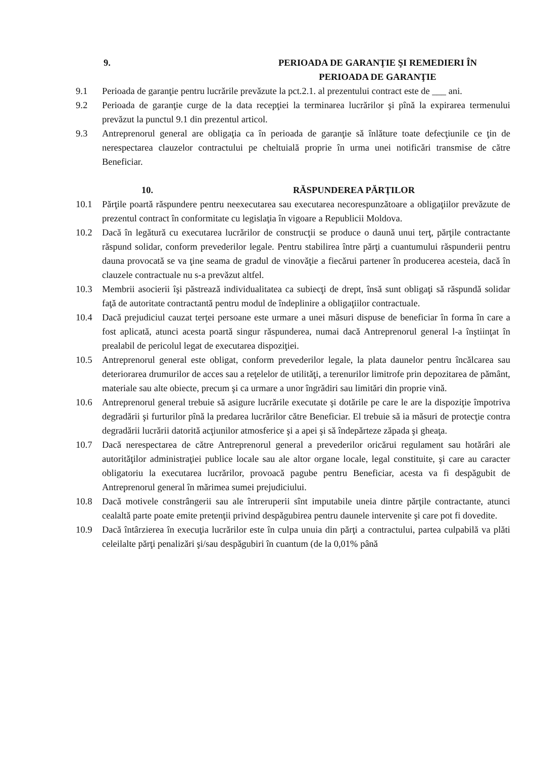9. PERIOADA DE GARANŢIE ŞI REMEDIERI ÎN
PERIOADA DE GARANŢIE
9.1 Perioada de garanţie pentru lucrările prevăzute la pct.2.1. al prezentului contract este de ___ ani.
9.2 Perioada de garanţie curge de la data recepţiei la terminarea lucrărilor şi pînă la expirarea termenului prevăzut la punctul 9.1 din prezentul articol.
9.3 Antreprenorul general are obligaţia ca în perioada de garanţie să înlăture toate defecţiunile ce ţin de nerespectarea clauzelor contractului pe cheltuială proprie în urma unei notificări transmise de către Beneficiar.
10. RĂSPUNDEREA PĂRŢILOR
10.1 Părţile poartă răspundere pentru neexecutarea sau executarea necorespunzătoare a obligaţiilor prevăzute de prezentul contract în conformitate cu legislaţia în vigoare a Republicii Moldova.
10.2 Dacă în legătură cu executarea lucrărilor de construcţii se produce o daună unui terţ, părţile contractante răspund solidar, conform prevederilor legale. Pentru stabilirea între părţi a cuantumului răspunderii pentru dauna provocată se va ţine seama de gradul de vinovăţie a fiecărui partener în producerea acesteia, dacă în clauzele contractuale nu s-a prevăzut altfel.
10.3 Membrii asocierii îşi păstrează individualitatea ca subiecţi de drept, însă sunt obligaţi să răspundă solidar faţă de autoritate contractantă pentru modul de îndeplinire a obligaţiilor contractuale.
10.4 Dacă prejudiciul cauzat terţei persoane este urmare a unei măsuri dispuse de beneficiar în forma în care a fost aplicată, atunci acesta poartă singur răspunderea, numai dacă Antreprenorul general l-a înştiinţat în prealabil de pericolul legat de executarea dispoziţiei.
10.5 Antreprenorul general este obligat, conform prevederilor legale, la plata daunelor pentru încălcarea sau deteriorarea drumurilor de acces sau a reţelelor de utilităţi, a terenurilor limitrofe prin depozitarea de pământ, materiale sau alte obiecte, precum şi ca urmare a unor îngrădiri sau limitări din proprie vină.
10.6 Antreprenorul general trebuie să asigure lucrările executate şi dotările pe care le are la dispoziţie împotriva degradării şi furturilor pînă la predarea lucrărilor către Beneficiar. El trebuie să ia măsuri de protecţie contra degradării lucrării datorită acţiunilor atmosferice şi a apei şi să îndepărteze zăpada şi gheaţa.
10.7 Dacă nerespectarea de către Antreprenorul general a prevederilor oricărui regulament sau hotărâri ale autorităţilor administraţiei publice locale sau ale altor organe locale, legal constituite, şi care au caracter obligatoriu la executarea lucrărilor, provoacă pagube pentru Beneficiar, acesta va fi despăgubit de Antreprenorul general în mărimea sumei prejudiciului.
10.8 Dacă motivele constrângerii sau ale întreruperii sînt imputabile uneia dintre părţile contractante, atunci cealaltă parte poate emite pretenţii privind despăgubirea pentru daunele intervenite şi care pot fi dovedite.
10.9 Dacă întârzierea în execuţia lucrărilor este în culpa unuia din părţi a contractului, partea culpabilă va plăti celeilalte părţi penalizări şi/sau despăgubiri în cuantum (de la 0,01% până